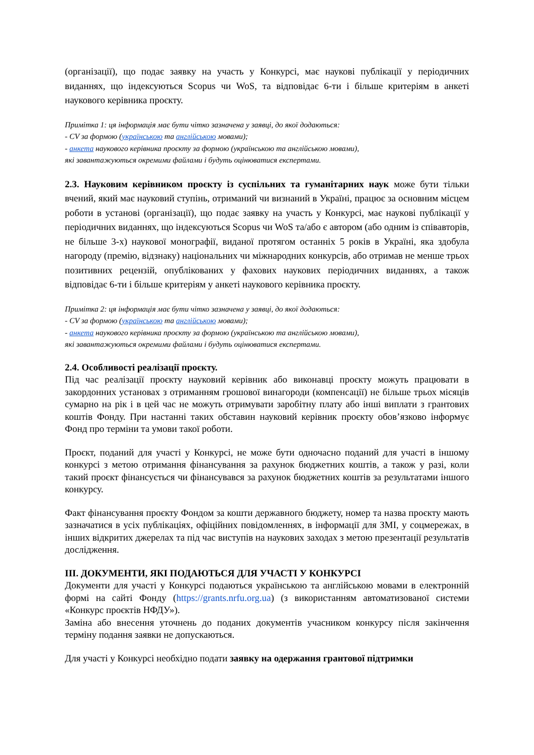(організації), що подає заявку на участь у Конкурсі, має наукові публікації у періодичних виданнях, що індексуються Scopus чи WoS, та відповідає 6-ти і більше критеріям в анкеті наукового керівника проєкту.
Примітка 1: ця інформація має бути чітко зазначена у заявці, до якої додаються:
- CV за формою (українською та англійською мовами);
- анкета наукового керівника проєкту за формою (українською та англійською мовами),
які завантажуються окремими файлами і будуть оцінюватися експертами.
2.3. Науковим керівником проєкту із суспільних та гуманітарних наук може бути тільки вчений, який має науковий ступінь, отриманий чи визнаний в Україні, працює за основним місцем роботи в установі (організації), що подає заявку на участь у Конкурсі, має наукові публікації у періодичних виданнях, що індексуються Scopus чи WoS та/або є автором (або одним із співавторів, не більше 3-х) наукової монографії, виданої протягом останніх 5 років в Україні, яка здобула нагороду (премію, відзнаку) національних чи міжнародних конкурсів, або отримав не менше трьох позитивних рецензій, опублікованих у фахових наукових періодичних виданнях, а також відповідає 6-ти і більше критеріям у анкеті наукового керівника проєкту.
Примітка 2: ця інформація має бути чітко зазначена у заявці, до якої додаються:
- CV за формою (українською та англійською мовами);
- анкета наукового керівника проєкту за формою (українською та англійською мовами),
які завантажуються окремими файлами і будуть оцінюватися експертами.
2.4. Особливості реалізації проєкту.
Під час реалізації проєкту науковий керівник або виконавці проєкту можуть працювати в закордонних установах з отриманням грошової винагороди (компенсації) не більше трьох місяців сумарно на рік і в цей час не можуть отримувати заробітну плату або інші виплати з грантових коштів Фонду. При настанні таких обставин науковий керівник проєкту обов’язково інформує Фонд про терміни та умови такої роботи.
Проєкт, поданий для участі у Конкурсі, не може бути одночасно поданий для участі в іншому конкурсі з метою отримання фінансування за рахунок бюджетних коштів, а також у разі, коли такий проєкт фінансується чи фінансувався за рахунок бюджетних коштів за результатами іншого конкурсу.
Факт фінансування проєкту Фондом за кошти державного бюджету, номер та назва проєкту мають зазначатися в усіх публікаціях, офіційних повідомленнях, в інформації для ЗМІ, у соцмережах, в інших відкритих джерелах та під час виступів на наукових заходах з метою презентації результатів дослідження.
ІІІ. ДОКУМЕНТИ, ЯКІ ПОДАЮТЬСЯ ДЛЯ УЧАСТІ У КОНКУРСІ
Документи для участі у Конкурсі подаються українською та англійською мовами в електронній формі на сайті Фонду (https://grants.nrfu.org.ua) (з використанням автоматизованої системи «Конкурс проєктів НФДУ»).
Заміна або внесення уточнень до поданих документів учасником конкурсу після закінчення терміну подання заявки не допускаються.
Для участі у Конкурсі необхідно подати заявку на одержання грантової підтримки